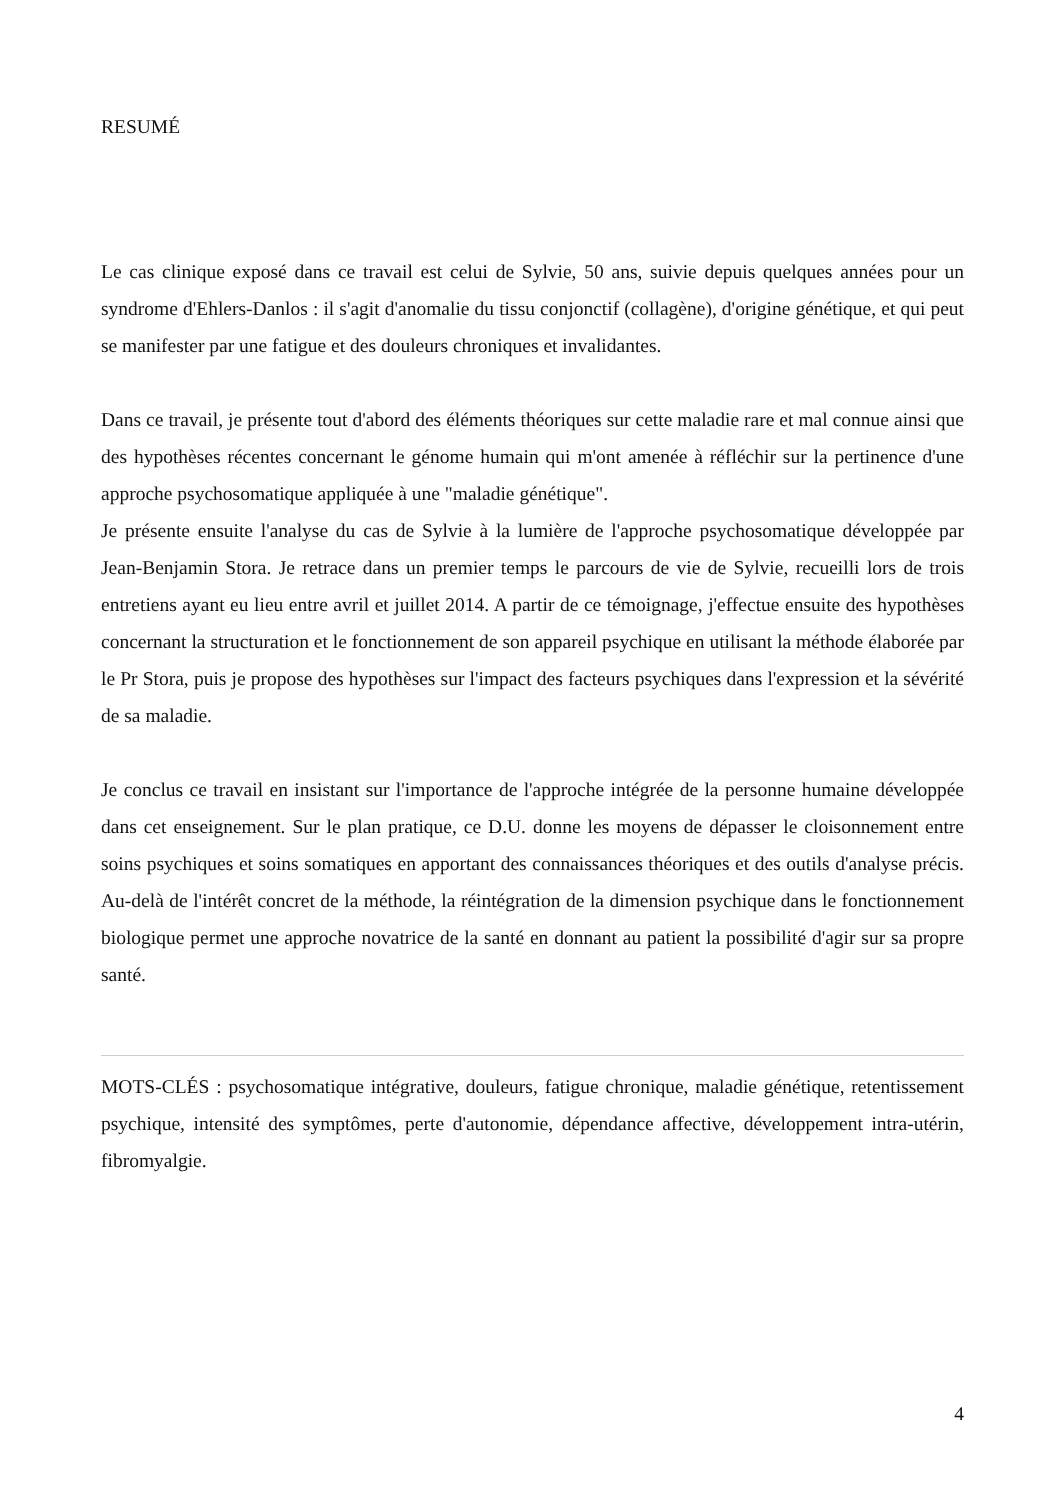RESUMÉ
Le cas clinique exposé dans ce travail est celui de Sylvie, 50 ans, suivie depuis quelques années pour un syndrome d'Ehlers-Danlos : il s'agit d'anomalie du tissu conjonctif (collagène), d'origine génétique, et qui peut se manifester par une fatigue et des douleurs chroniques et invalidantes.
Dans ce travail, je présente tout d'abord des éléments théoriques sur cette maladie rare et mal connue ainsi que des hypothèses récentes concernant le génome humain qui m'ont amenée à réfléchir sur la pertinence d'une approche psychosomatique appliquée à une "maladie génétique".
Je présente ensuite l'analyse du cas de Sylvie à la lumière de l'approche psychosomatique développée par Jean-Benjamin Stora. Je retrace dans un premier temps le parcours de vie de Sylvie, recueilli lors de trois entretiens ayant eu lieu entre avril et juillet 2014. A partir de ce témoignage, j'effectue ensuite des hypothèses concernant la structuration et le fonctionnement de son appareil psychique en utilisant la méthode élaborée par le Pr Stora, puis je propose des hypothèses sur l'impact des facteurs psychiques dans l'expression et la sévérité de sa maladie.
Je conclus ce travail en insistant sur l'importance de l'approche intégrée de la personne humaine développée dans cet enseignement. Sur le plan pratique, ce D.U. donne les moyens de dépasser le cloisonnement entre soins psychiques et soins somatiques en apportant des connaissances théoriques et des outils d'analyse précis. Au-delà de l'intérêt concret de la méthode, la réintégration de la dimension psychique dans le fonctionnement biologique permet une approche novatrice de la santé en donnant au patient la possibilité d'agir sur sa propre santé.
MOTS-CLÉS : psychosomatique intégrative, douleurs, fatigue chronique, maladie génétique, retentissement psychique, intensité des symptômes, perte d'autonomie, dépendance affective, développement intra-utérin, fibromyalgie.
4